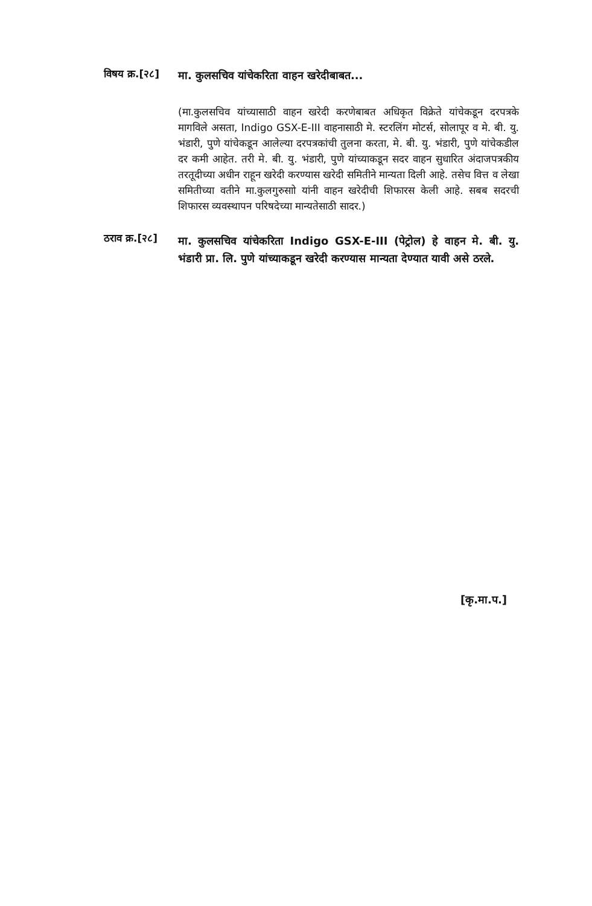विषय क्र.[२८]
मा. कुलसचिव यांचेकरिता वाहन खरेदीबाबत...
(मा.कुलसचिव यांच्यासाठी वाहन खरेदी करणेबाबत अधिकृत विक्रेते यांचेकडून दरपत्रके मागविले असता, Indigo GSX-E-III वाहनासाठी मे. स्टरलिंग मोटर्स, सोलापूर व मे. बी. यु. भंडारी, पुणे यांचेकडून आलेल्या दरपत्रकांची तुलना करता, मे. बी. यु. भंडारी, पुणे यांचेकडील दर कमी आहेत. तरी मे. बी. यु. भंडारी, पुणे यांच्याकडून सदर वाहन सुधारित अंदाजपत्रकीय तरतूदीच्या अधीन राहून खरेदी करण्यास खरेदी समितीने मान्यता दिली आहे. तसेच वित्त व लेखा समितीच्या वतीने मा.कुलगुरुसाो यांनी वाहन खरेदीची शिफारस केली आहे. सबब सदरची शिफारस व्यवस्थापन परिषदेच्या मान्यतेसाठी सादर.)
ठराव क्र.[२८]
मा. कुलसचिव यांचेकरिता Indigo GSX-E-III (पेट्रोल) हे वाहन मे. बी. यु. भंडारी प्रा. लि. पुणे यांच्याकडून खरेदी करण्यास मान्यता देण्यात यावी असे ठरले.
[कृ.मा.प.]